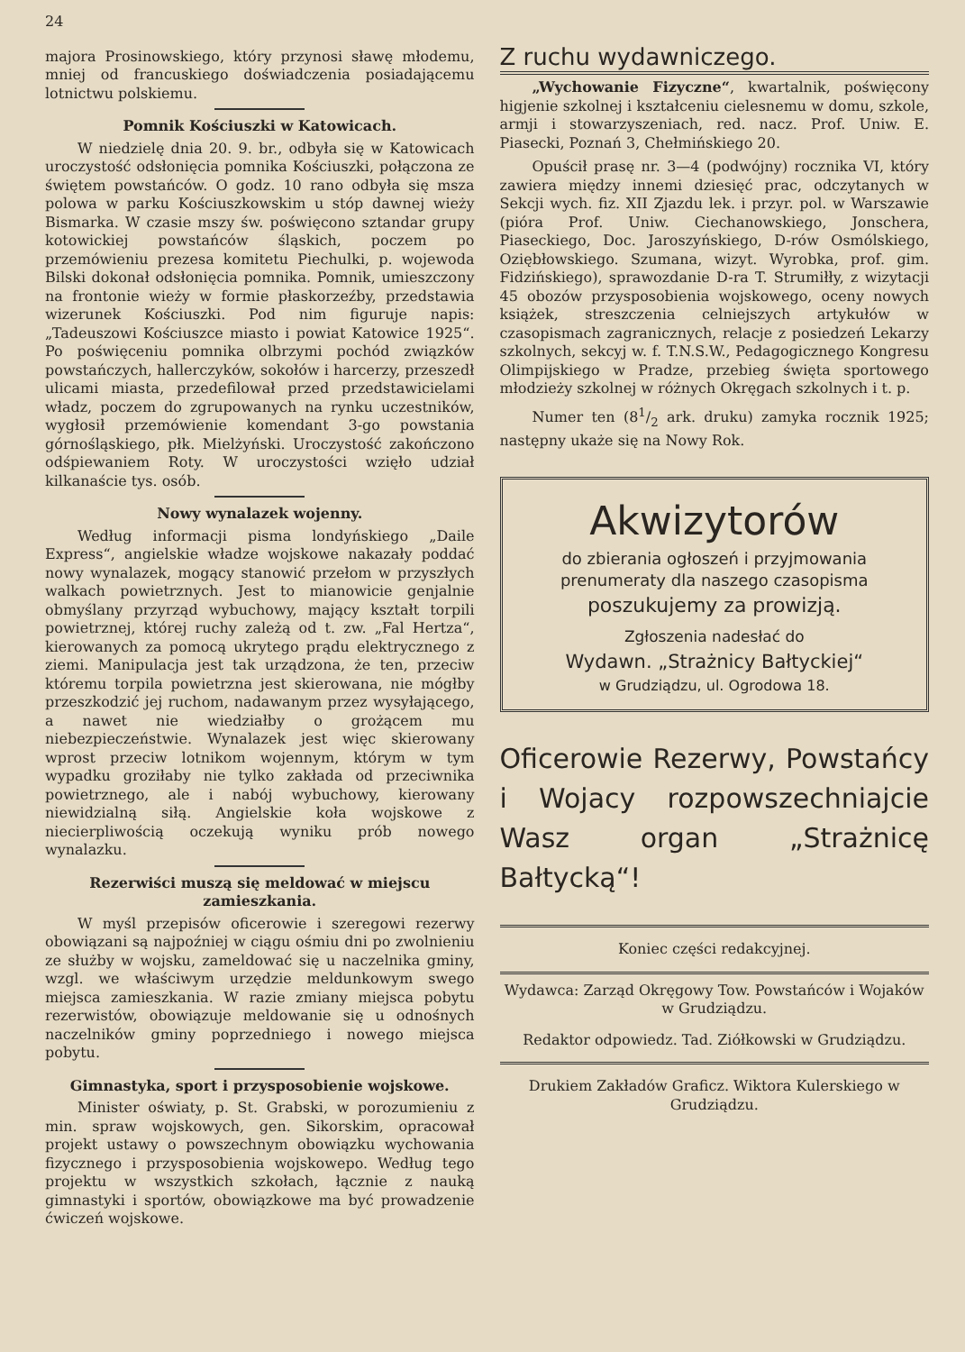24
majora Prosinowskiego, który przynosi sławę młodemu, mniej od francuskiego doświadczenia posiadającemu lotnictwu polskiemu.
Pomnik Kościuszki w Katowicach.
W niedzielę dnia 20. 9. br., odbyła się w Katowicach uroczystość odsłonięcia pomnika Kościuszki, połączona ze świętem powstańców. O godz. 10 rano odbyła się msza polowa w parku Kościuszkowskim u stóp dawnej wieży Bismarka. W czasie mszy św. poświęcono sztandar grupy kotowickiej powstańców śląskich, poczem po przemówieniu prezesa komitetu Piechulki, p. wojewoda Bilski dokonał odsłonięcia pomnika. Pomnik, umieszczony na frontonie wieży w formie płaskorzeźby, przedstawia wizerunek Kościuszki. Pod nim figuruje napis: „Tadeuszowi Kościuszce miasto i powiat Katowice 1925“. Po poświęceniu pomnika olbrzymi pochód związków powstańczych, hallerczyków, sokołów i harcerzy, przeszedł ulicami miasta, przedefilował przed przedstawicielami władz, poczem do zgrupowanych na rynku uczestników, wygłosił przemówienie komendant 3-go powstania górnośląskiego, płk. Mielżyński. Uroczystość zakończono odśpiewaniem Roty. W uroczystości wzięło udział kilkanaście tys. osób.
Nowy wynalazek wojenny.
Według informacji pisma londyńskiego „Daile Express“, angielskie władze wojskowe nakazały poddać nowy wynalazek, mogący stanowić przełom w przyszłych walkach powietrznych. Jest to mianowicie genjalnie obmyślany przyrząd wybuchowy, mający kształt torpili powietrznej, której ruchy zależą od t. zw. „Fal Hertza“, kierowanych za pomocą ukrytego prądu elektrycznego z ziemi. Manipulacja jest tak urządzona, że ten, przeciw któremu torpila powietrzna jest skierowana, nie mógłby przeszkodzić jej ruchom, nadawanym przez wysyłającego, a nawet nie wiedziałby o grożącem mu niebezpieczeństwie. Wynalazek jest więc skierowany wprost przeciw lotnikom wojennym, którym w tym wypadku groziłaby nie tylko zakłada od przeciwnika powietrznego, ale i nabój wybuchowy, kierowany niewidzialną siłą. Angielskie koła wojskowe z niecierpliwością oczekują wyniku prób nowego wynalazku.
Rezerwiści muszą się meldować w miejscu zamieszkania.
W myśl przepisów oficerowie i szeregowi rezerwy obowiązani są najpoźniej w ciągu ośmiu dni po zwolnieniu ze służby w wojsku, zameldować się u naczelnika gminy, wzgl. we właściwym urzędzie meldunkowym swego miejsca zamieszkania. W razie zmiany miejsca pobytu rezerwistów, obowiązuje meldowanie się u odnośnych naczelników gminy poprzedniego i nowego miejsca pobytu.
Gimnastyka, sport i przysposobienie wojskowe.
Minister oświaty, p. St. Grabski, w porozumieniu z min. spraw wojskowych, gen. Sikorskim, opracował projekt ustawy o powszechnym obowiązku wychowania fizycznego i przysposobienia wojskowepo. Według tego projektu w wszystkich szkołach, łącznie z nauką gimnastyki i sportów, obowiązkowe ma być prowadzenie ćwiczeń wojskowe.
Z ruchu wydawniczego.
„Wychowanie Fizyczne“, kwartalnik, poświęcony higjenie szkolnej i kształceniu cielesnemu w domu, szkole, armji i stowarzyszeniach, red. nacz. Prof. Uniw. E. Piasecki, Poznań 3, Chełmińskiego 20.
Opuścił prasę nr. 3—4 (podwójny) rocznika VI, który zawiera między innemi dziesięć prac, odczytanych w Sekcji wych. fiz. XII Zjazdu lek. i przyr. pol. w Warszawie (pióra Prof. Uniw. Ciechanowskiego, Jonschera, Piaseckiego, Doc. Jaroszyńskiego, D-rów Osmólskiego, Oziębłowskiego. Szumana, wizyt. Wyrobka, prof. gim. Fidzińskiego), sprawozdanie D-ra T. Strumiłły, z wizytacji 45 obozów przysposobienia wojskowego, oceny nowych książek, streszczenia celniejszych artykułów w czasopismach zagranicznych, relacje z posiedzeń Lekarzy szkolnych, sekcyj w. f. T.N.S.W., Pedagogicznego Kongresu Olimpijskiego w Pradze, przebieg święta sportowego młodzieży szkolnej w różnych Okręgach szkolnych i t. p.
Numer ten (81/2 ark. druku) zamyka rocznik 1925; następny ukaże się na Nowy Rok.
Akwizytorów
do zbierania ogłoszeń i przyjmowania
prenumeraty dla naszego czasopisma
poszukujemy za prowizją.
Zgłoszenia nadesłać do
Wydawn. „Strażnicy Bałtyckiej“
w Grudziądzu, ul. Ogrodowa 18.
Oficerowie Rezerwy, Powstańcy i Wojacy rozpowszechniajcie Wasz organ „Strażnicę Bałtycką“!
Koniec części redakcyjnej.
Wydawca: Zarząd Okręgowy Tow. Powstańców i Wojaków w Grudziądzu.
Redaktor odpowiedz. Tad. Ziółkowski w Grudziądzu.
Drukiem Zakładów Graficz. Wiktora Kulerskiego w Grudziądzu.